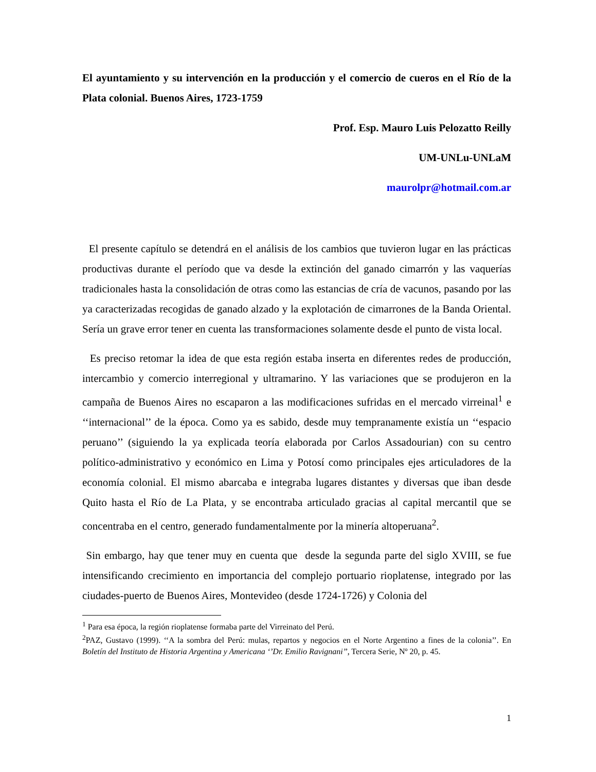El ayuntamiento y su intervención en la producción y el comercio de cueros en el Río de la Plata colonial. Buenos Aires, 1723-1759
Prof. Esp. Mauro Luis Pelozatto Reilly
UM-UNLu-UNLaM
maurolpr@hotmail.com.ar
El presente capítulo se detendrá en el análisis de los cambios que tuvieron lugar en las prácticas productivas durante el período que va desde la extinción del ganado cimarrón y las vaquerías tradicionales hasta la consolidación de otras como las estancias de cría de vacunos, pasando por las ya caracterizadas recogidas de ganado alzado y la explotación de cimarrones de la Banda Oriental. Sería un grave error tener en cuenta las transformaciones solamente desde el punto de vista local.
Es preciso retomar la idea de que esta región estaba inserta en diferentes redes de producción, intercambio y comercio interregional y ultramarino. Y las variaciones que se produjeron en la campaña de Buenos Aires no escaparon a las modificaciones sufridas en el mercado virreinal<sup>1</sup> e ‘‘internacional’’ de la época. Como ya es sabido, desde muy tempranamente existía un ‘‘espacio peruano’’ (siguiendo la ya explicada teoría elaborada por Carlos Assadourian) con su centro político-administrativo y económico en Lima y Potosí como principales ejes articuladores de la economía colonial. El mismo abarcaba e integraba lugares distantes y diversas que iban desde Quito hasta el Río de La Plata, y se encontraba articulado gracias al capital mercantil que se concentraba en el centro, generado fundamentalmente por la minería altoperuana<sup>2</sup>.
Sin embargo, hay que tener muy en cuenta que desde la segunda parte del siglo XVIII, se fue intensificando crecimiento en importancia del complejo portuario rioplatense, integrado por las ciudades-puerto de Buenos Aires, Montevideo (desde 1724-1726) y Colonia del
<sup>1</sup> Para esa época, la región rioplatense formaba parte del Virreinato del Perú.
<sup>2</sup> PAZ, Gustavo (1999). ‘‘A la sombra del Perú: mulas, repartos y negocios en el Norte Argentino a fines de la colonia’’. En Boletín del Instituto de Historia Argentina y Americana ‘’Dr. Emilio Ravignani’’, Tercera Serie, Nº 20, p. 45.
1